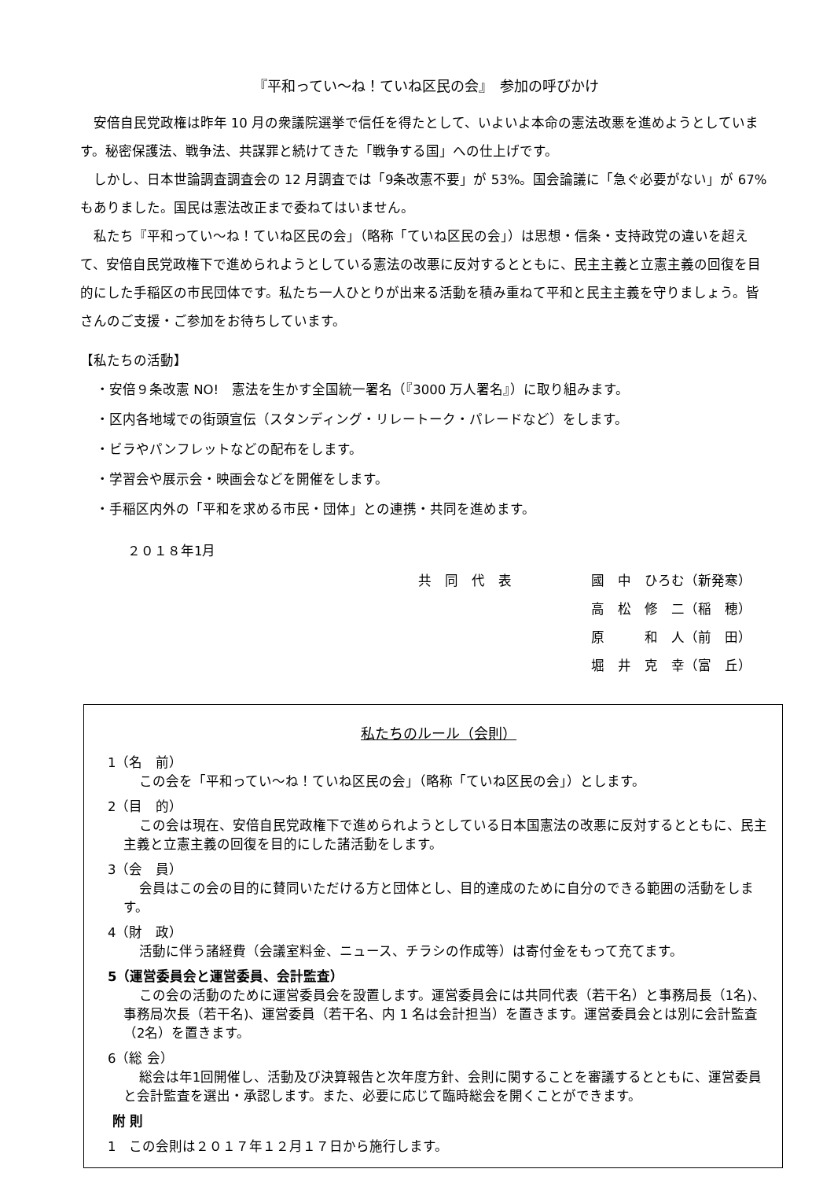『平和ってい～ね！ていね区民の会』　参加の呼びかけ
安倍自民党政権は昨年 10 月の衆議院選挙で信任を得たとして、いよいよ本命の憲法改悪を進めようとしています。秘密保護法、戦争法、共謀罪と続けてきた「戦争する国」への仕上げです。
しかし、日本世論調査調査会の 12 月調査では「9条改憲不要」が 53%。国会論議に「急ぐ必要がない」が 67%もありました。国民は憲法改正まで委ねてはいません。
私たち『平和ってい～ね！ていね区民の会」（略称「ていね区民の会」）は思想・信条・支持政党の違いを超えて、安倍自民党政権下で進められようとしている憲法の改悪に反対するとともに、民主主義と立憲主義の回復を目的にした手稲区の市民団体です。私たち一人ひとりが出来る活動を積み重ねて平和と民主主義を守りましょう。皆さんのご支援・ご参加をお待ちしています。
【私たちの活動】
・安倍９条改憲 NO!　憲法を生かす全国統一署名（『3000 万人署名』）に取り組みます。
・区内各地域での街頭宣伝（スタンディング・リレートーク・パレードなど）をします。
・ビラやパンフレットなどの配布をします。
・学習会や展示会・映画会などを開催をします。
・手稲区内外の「平和を求める市民・団体」との連携・共同を進めます。
２０１８年1月
共　同　代　表 國　中　ひろむ（新発寒）
高　松　修　二（稲　穂）
原　　　和　人（前　田）
堀　井　克　幸（富　丘）
私たちのルール（会則）
1（名　前）
この会を「平和ってい～ね！ていね区民の会」（略称「ていね区民の会」）とします。
2（目　的）
この会は現在、安倍自民党政権下で進められようとしている日本国憲法の改悪に反対するとともに、民主主義と立憲主義の回復を目的にした諸活動をします。
3（会　員）
会員はこの会の目的に賛同いただける方と団体とし、目的達成のために自分のできる範囲の活動をします。
4（財　政）
活動に伴う諸経費（会議室料金、ニュース、チラシの作成等）は寄付金をもって充てます。
5（運営委員会と運営委員、会計監査）
この会の活動のために運営委員会を設置します。運営委員会には共同代表（若干名）と事務局長（1名)、事務局次長（若干名)、運営委員（若干名、内 1 名は会計担当）を置きます。運営委員会とは別に会計監査（2名）を置きます。
6（総 会）
総会は年1回開催し、活動及び決算報告と次年度方針、会則に関することを審議するとともに、運営委員と会計監査を選出・承認します。また、必要に応じて臨時総会を開くことができます。
附 則
1　この会則は２０１７年１２月１７日から施行します。